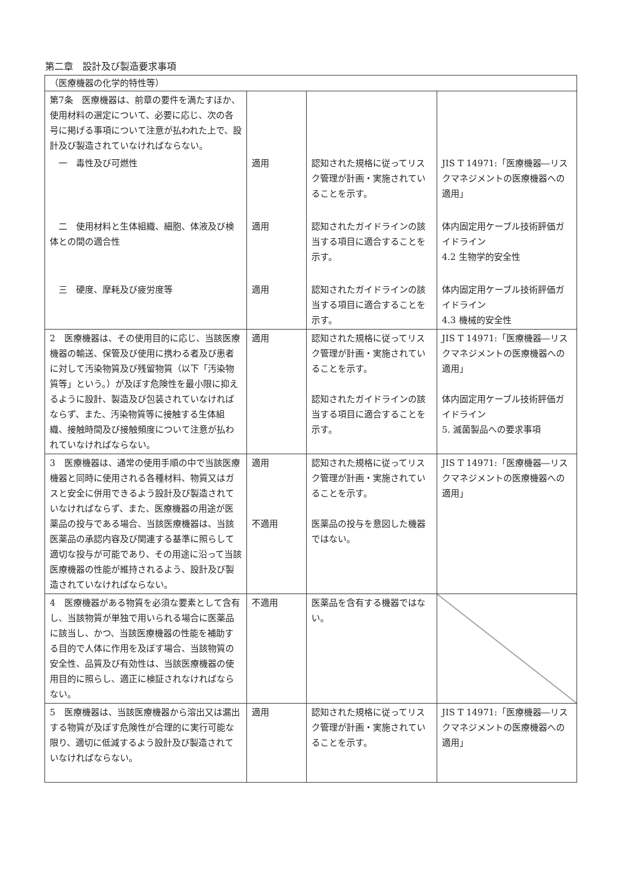第二章　設計及び製造要求事項
| （医療機器の化学的特性等） | | | |
| 第7条 医療機器は、前章の要件を満たすほか、使用材料の選定について、必要に応じ、次の各号に掲げる事項について注意が払われた上で、設計及び製造されていなければならない。 | | | |
| 一 毒性及び可燃性 | 適用 | 認知された規格に従ってリスク管理が計画・実施されていることを示す。 | JIS T 14971:「医療機器―リスクマネジメントの医療機器への適用」 |
| 二 使用材料と生体組織、細胞、体液及び検体との間の適合性 | 適用 | 認知されたガイドラインの該当する項目に適合することを示す。 | 体内固定用ケーブル技術評価ガイドライン 4.2 生物学的安全性 |
| 三 硬度、摩耗及び疲労度等 | 適用 | 認知されたガイドラインの該当する項目に適合することを示す。 | 体内固定用ケーブル技術評価ガイドライン 4.3 機械的安全性 |
| 2 医療機器は、その使用目的に応じ、当該医療機器の輸送、保管及び使用に携わる者及び患者に対して汚染物質及び残留物質（以下「汚染物質等」という。）が及ぼす危険性を最小限に抑えるように設計、製造及び包装されていなければならず、また、汚染物質等に接触する生体組織、接触時間及び接触頻度について注意が払われていなければならない。 | 適用 | 認知された規格に従ってリスク管理が計画・実施されていることを示す。 認知されたガイドラインの該当する項目に適合することを示す。 | JIS T 14971:「医療機器―リスクマネジメントの医療機器への適用」 体内固定用ケーブル技術評価ガイドライン 5. 滅菌製品への要求事項 |
| 3 医療機器は、通常の使用手順の中で当該医療機器と同時に使用される各種材料、物質又はガスと安全に併用できるよう設計及び製造されていなければならず、また、医療機器の用途が医薬品の投与である場合、当該医療機器は、当該医薬品の承認内容及び関連する基準に照らして適切な投与が可能であり、その用途に沿って当該医療機器の性能が維持されるよう、設計及び製造されていなければならない。 | 適用 不適用 | 認知された規格に従ってリスク管理が計画・実施されていることを示す。 医薬品の投与を意図した機器ではない。 | JIS T 14971:「医療機器―リスクマネジメントの医療機器への適用」 |
| 4 医療機器がある物質を必須な要素として含有し、当該物質が単独で用いられる場合に医薬品に該当し、かつ、当該医療機器の性能を補助する目的で人体に作用を及ぼす場合、当該物質の安全性、品質及び有効性は、当該医療機器の使用目的に照らし、適正に検証されなければならない。 | 不適用 | 医薬品を含有する機器ではない。 | |
| 5 医療機器は、当該医療機器から溶出又は漏出する物質が及ぼす危険性が合理的に実行可能な限り、適切に低減するよう設計及び製造されていなければならない。 | 適用 | 認知された規格に従ってリスク管理が計画・実施されていることを示す。 | JIS T 14971:「医療機器―リスクマネジメントの医療機器への適用」 |